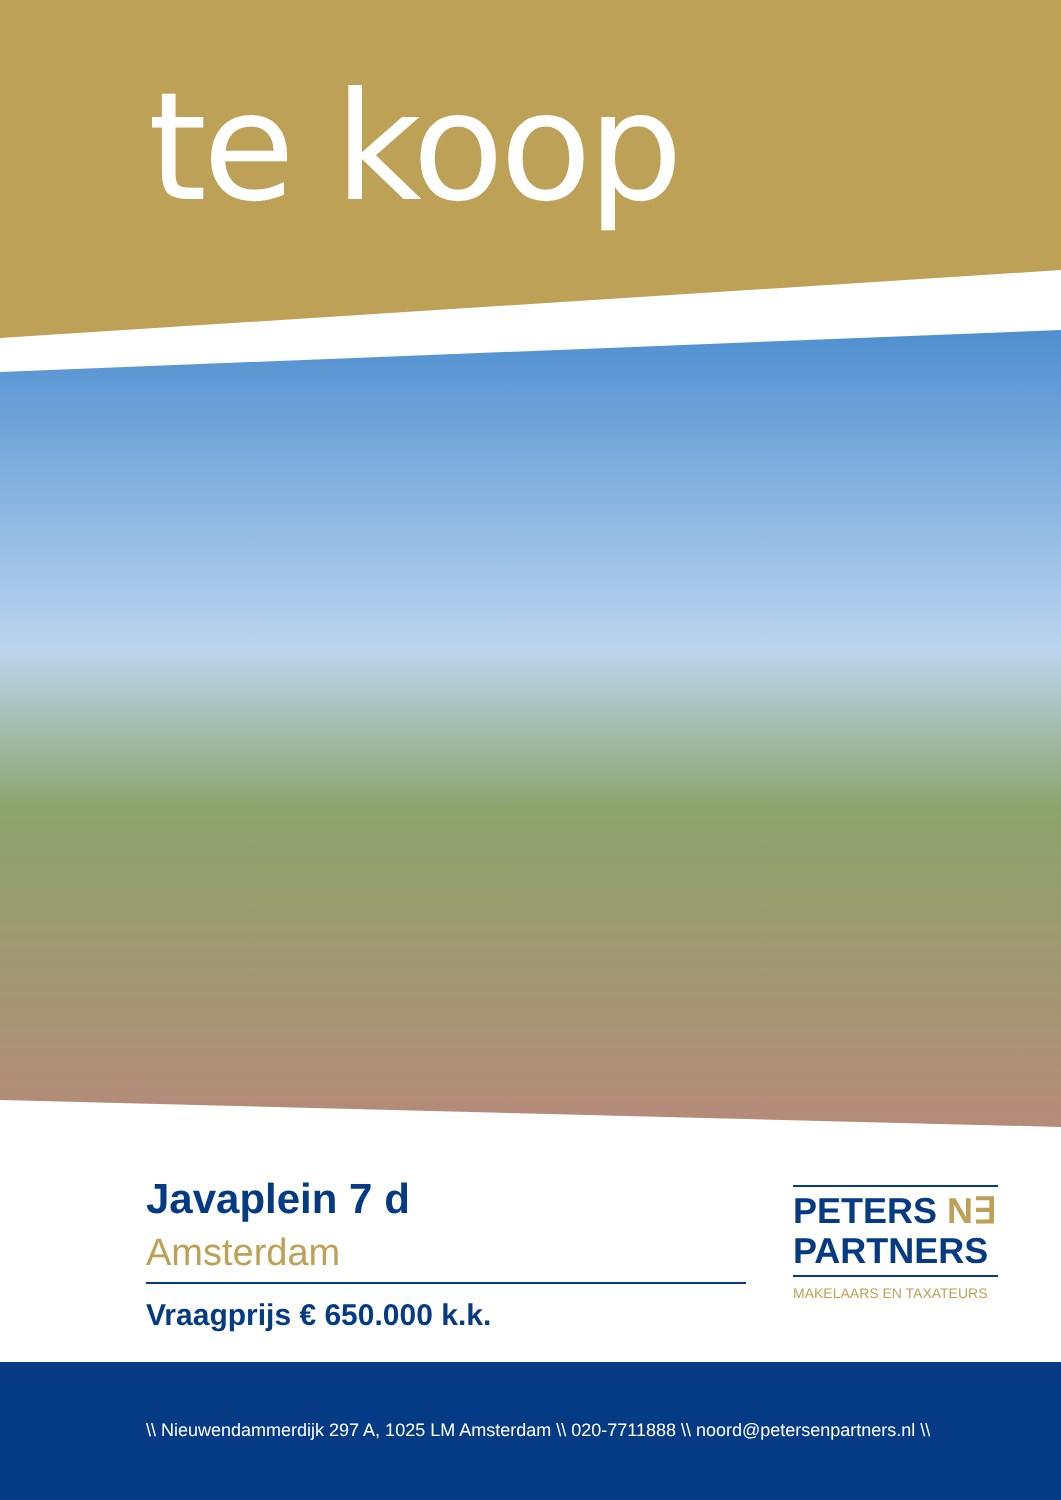te koop
Javaplein 7 d
Amsterdam
Vraagprijs € 650.000 k.k.
PETERS N∃
PARTNERS
MAKELAARS EN TAXATEURS
\\ Nieuwendammerdijk 297 A, 1025 LM Amsterdam \\ 020-7711888 \\ noord@petersenpartners.nl \\